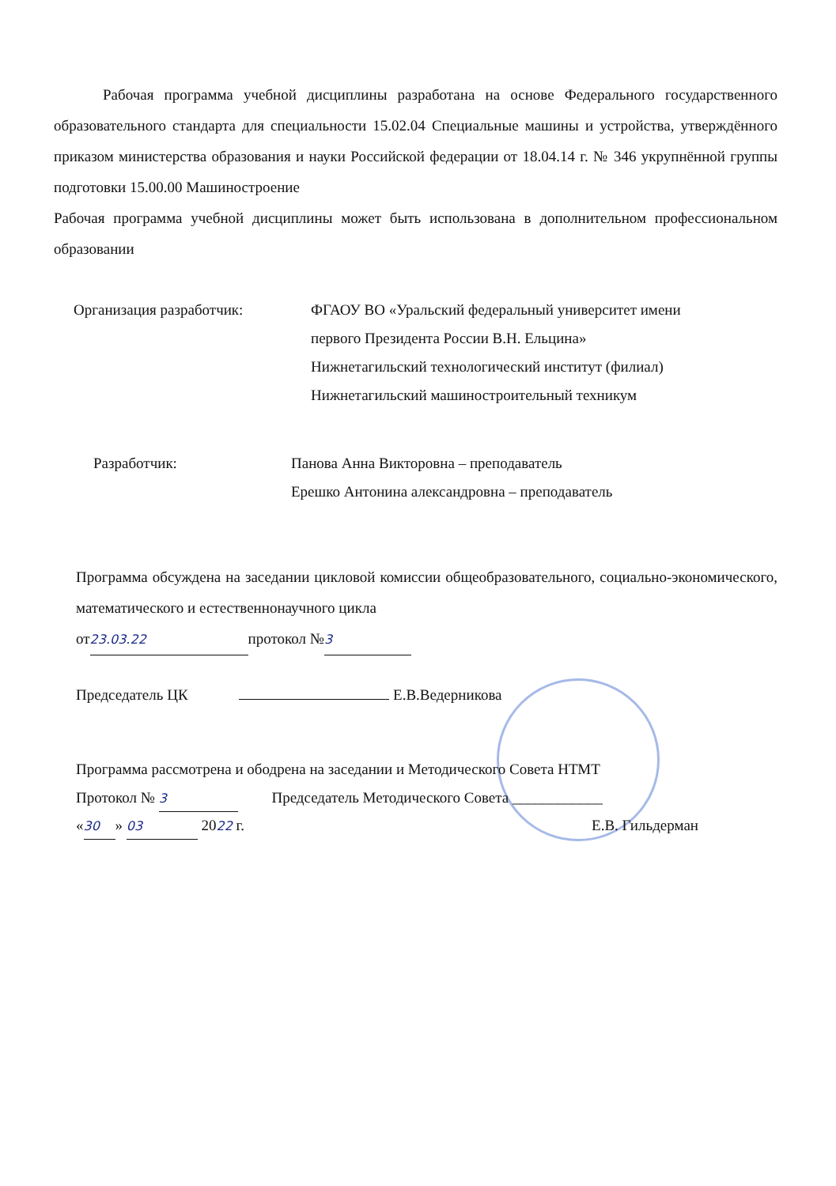Рабочая программа учебной дисциплины разработана на основе Федерального государственного образовательного стандарта для специальности 15.02.04 Специальные машины и устройства, утверждённого приказом министерства образования и науки Российской федерации от 18.04.14 г. № 346 укрупнённой группы подготовки 15.00.00 Машиностроение
Рабочая программа учебной дисциплины может быть использована в дополнительном профессиональном образовании
Организация разработчик: ФГАОУ ВО «Уральский федеральный университет имени
первого Президента России В.Н. Ельцина»
Нижнетагильский технологический институт (филиал)
Нижнетагильский машиностроительный техникум
Разработчик: Панова Анна Викторовна – преподаватель
Ерешко Антонина александровна – преподаватель
Программа обсуждена на заседании цикловой комиссии общеобразовательного, социально-экономического, математического и естественнонаучного цикла
от 23.03.22 протокол № 3
Председатель ЦК Е.В.Ведерникова
Программа рассмотрена и ободрена на заседании и Методического Совета НТМТ
Протокол № 3 Председатель Методического Совета ____________
« 30 » 03 2022 г. Е.В. Гильдерман